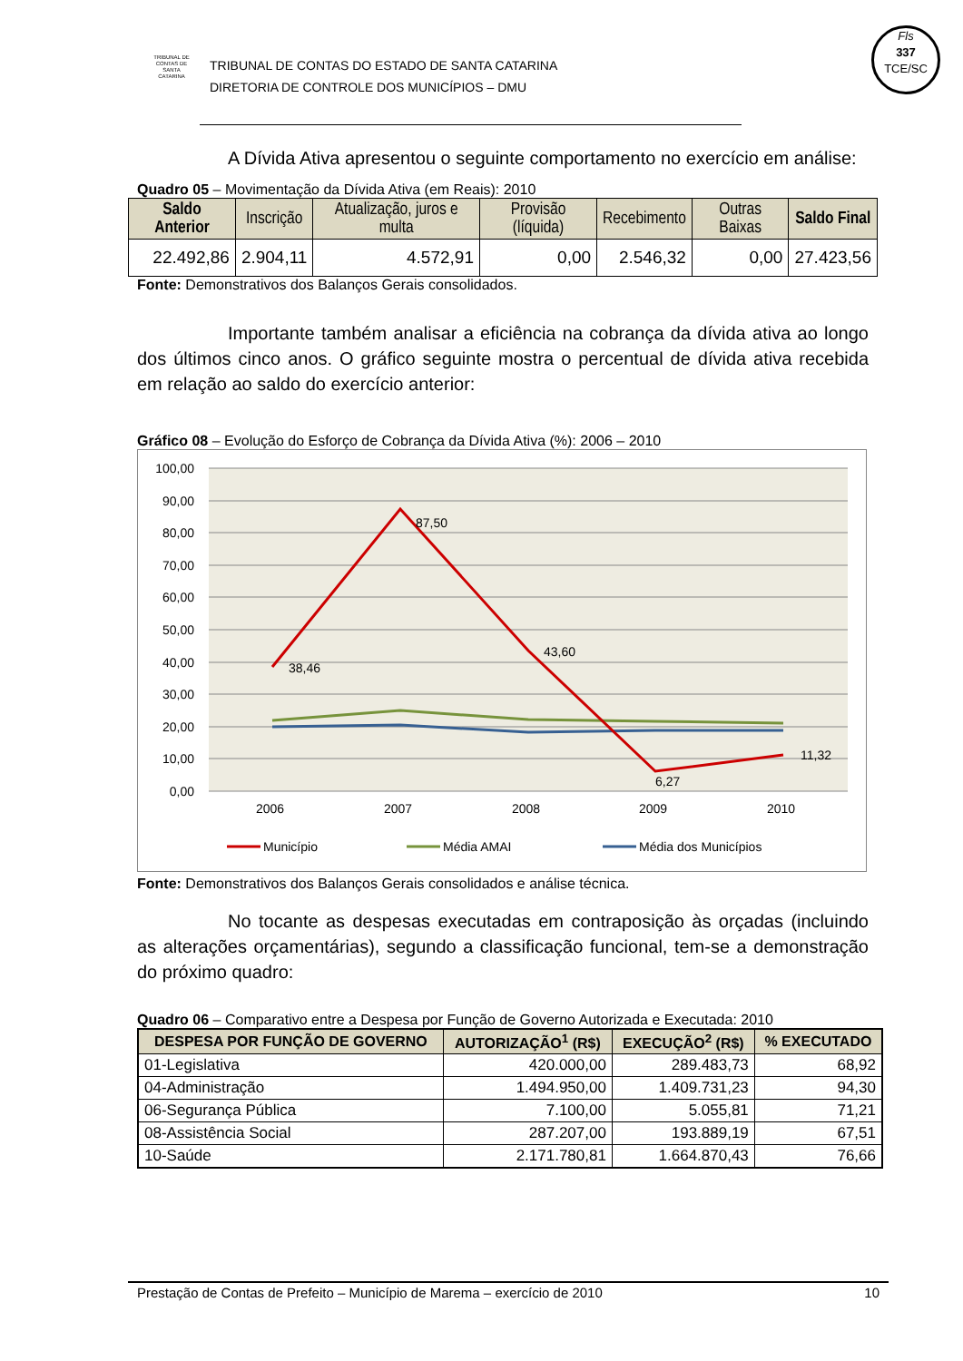Fls
337
TCE/SC
TRIBUNAL DE CONTAS DE SANTA CATARINA TRIBUNAL DE CONTAS DO ESTADO DE SANTA CATARINA
DIRETORIA DE CONTROLE DOS MUNICÍPIOS – DMU
A Dívida Ativa apresentou o seguinte comportamento no exercício em análise:
Quadro 05 – Movimentação da Dívida Ativa (em Reais): 2010
| Saldo Anterior | Inscrição | Atualização, juros e multa | Provisão (líquida) | Recebimento | Outras Baixas | Saldo Final |
| --- | --- | --- | --- | --- | --- | --- |
| 22.492,86 | 2.904,11 | 4.572,91 | 0,00 | 2.546,32 | 0,00 | 27.423,56 |
Fonte: Demonstrativos dos Balanços Gerais consolidados.
Importante também analisar a eficiência na cobrança da dívida ativa ao longo dos últimos cinco anos. O gráfico seguinte mostra o percentual de dívida ativa recebida em relação ao saldo do exercício anterior:
Gráfico 08 – Evolução do Esforço de Cobrança da Dívida Ativa (%): 2006 – 2010
100,00
90,00
80,00
70,00
60,00
50,00
40,00
30,00
20,00
10,00
0,00
38,46
87,50
43,60
6,27
11,32
2006
2007
2008
2009
2010
Município
Média AMAI
Média dos Municípios
Fonte: Demonstrativos dos Balanços Gerais consolidados e análise técnica.
No tocante as despesas executadas em contraposição às orçadas (incluindo as alterações orçamentárias), segundo a classificação funcional, tem-se a demonstração do próximo quadro:
Quadro 06 – Comparativo entre a Despesa por Função de Governo Autorizada e Executada: 2010
| DESPESA POR FUNÇÃO DE GOVERNO | AUTORIZAÇÃO<sup>1</sup> (R$) | EXECUÇÃO<sup>2</sup> (R$) | % EXECUTADO |
| --- | --- | --- | --- |
| 01-Legislativa | 420.000,00 | 289.483,73 | 68,92 |
| 04-Administração | 1.494.950,00 | 1.409.731,23 | 94,30 |
| 06-Segurança Pública | 7.100,00 | 5.055,81 | 71,21 |
| 08-Assistência Social | 287.207,00 | 193.889,19 | 67,51 |
| 10-Saúde | 2.171.780,81 | 1.664.870,43 | 76,66 |
Prestação de Contas de Prefeito – Município de Marema – exercício de 2010 10